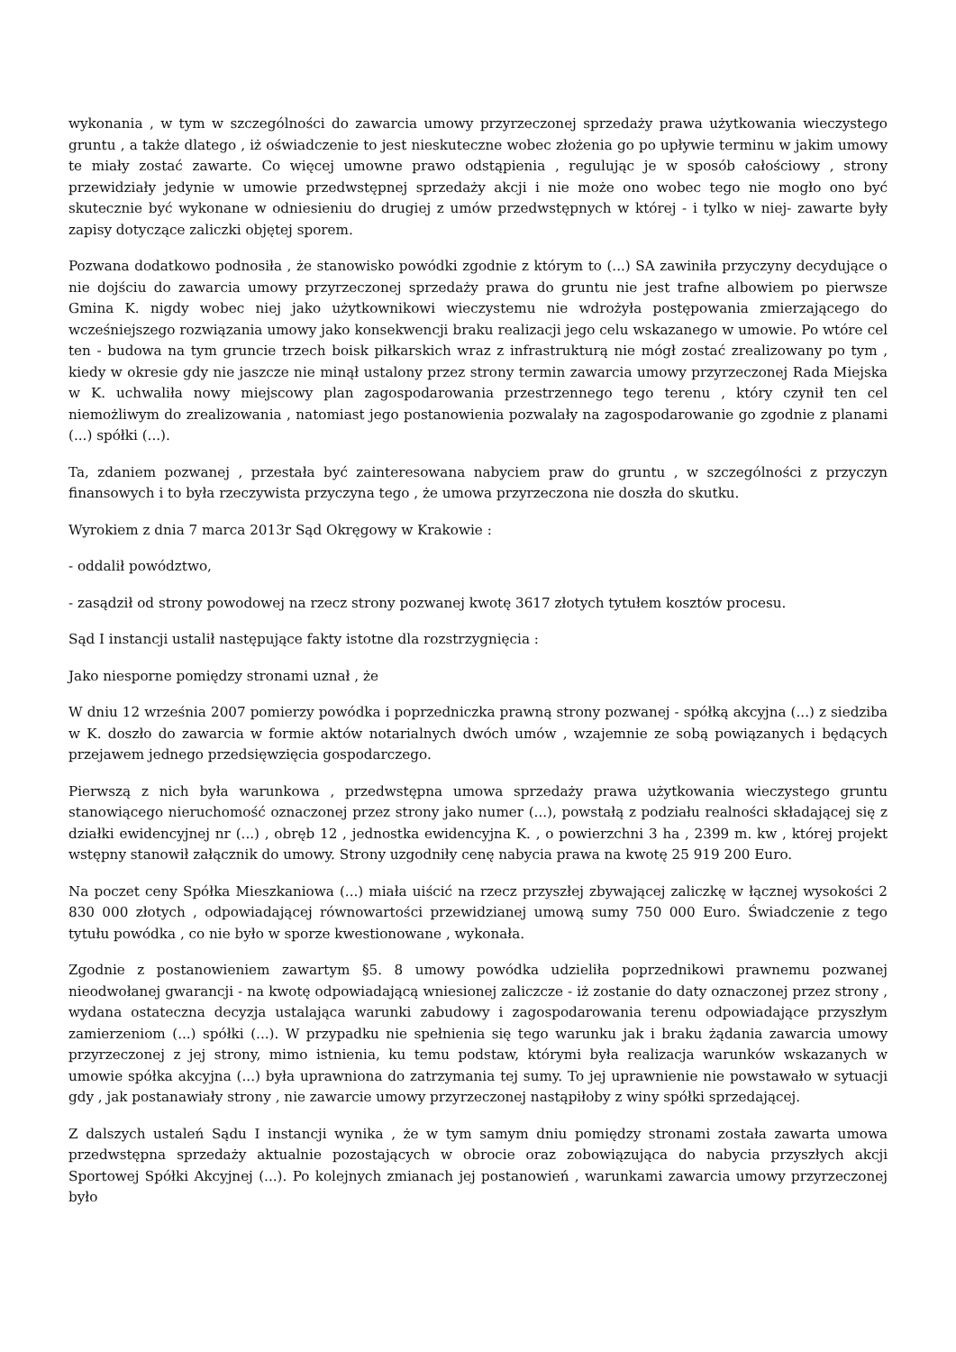wykonania , w tym w szczególności do zawarcia umowy przyrzeczonej sprzedaży prawa użytkowania wieczystego gruntu , a także dlatego , iż oświadczenie to jest nieskuteczne wobec złożenia go po upływie terminu w jakim umowy te miały zostać zawarte. Co więcej umowne prawo odstąpienia , regulując je w sposób całościowy , strony przewidziały jedynie w umowie przedwstępnej sprzedaży akcji i nie może ono wobec tego nie mogło ono być skutecznie być wykonane w odniesieniu do drugiej z umów przedwstępnych w której - i tylko w niej- zawarte były zapisy dotyczące zaliczki objętej sporem.
Pozwana dodatkowo podnosiła , że stanowisko powódki zgodnie z którym to (...) SA zawiniła przyczyny decydujące o nie dojściu do zawarcia umowy przyrzeczonej sprzedaży prawa do gruntu nie jest trafne albowiem po pierwsze Gmina K. nigdy wobec niej jako użytkownikowi wieczystemu nie wdrożyła postępowania zmierzającego do wcześniejszego rozwiązania umowy jako konsekwencji braku realizacji jego celu wskazanego w umowie. Po wtóre cel ten - budowa na tym gruncie trzech boisk piłkarskich wraz z infrastrukturą nie mógł zostać zrealizowany po tym , kiedy w okresie gdy nie jaszcze nie minął ustalony przez strony termin zawarcia umowy przyrzeczonej Rada Miejska w K. uchwaliła nowy miejscowy plan zagospodarowania przestrzennego tego terenu , który czynił ten cel niemożliwym do zrealizowania , natomiast jego postanowienia pozwalały na zagospodarowanie go zgodnie z planami (...) spółki (...).
Ta, zdaniem pozwanej , przestała być zainteresowana nabyciem praw do gruntu , w szczególności z przyczyn finansowych i to była rzeczywista przyczyna tego , że umowa przyrzeczona nie doszła do skutku.
Wyrokiem z dnia 7 marca 2013r Sąd Okręgowy w Krakowie :
- oddalił powództwo,
- zasądził od strony powodowej na rzecz strony pozwanej kwotę 3617 złotych tytułem kosztów procesu.
Sąd I instancji ustalił następujące fakty istotne dla rozstrzygnięcia :
Jako niesporne pomiędzy stronami uznał , że
W dniu 12 września 2007 pomierzy powódka i poprzedniczka prawną strony pozwanej - spółką akcyjna (...) z siedziba w K. doszło do zawarcia w formie aktów notarialnych dwóch umów , wzajemnie ze sobą powiązanych i będących przejawem jednego przedsięwzięcia gospodarczego.
Pierwszą z nich była warunkowa , przedwstępna umowa sprzedaży prawa użytkowania wieczystego gruntu stanowiącego nieruchomość oznaczonej przez strony jako numer (...), powstałą z podziału realności składającej się z działki ewidencyjnej nr (...) , obręb 12 , jednostka ewidencyjna K. , o powierzchni 3 ha , 2399 m. kw , której projekt wstępny stanowił załącznik do umowy. Strony uzgodniły cenę nabycia prawa na kwotę 25 919 200 Euro.
Na poczet ceny Spółka Mieszkaniowa (...) miała uiścić na rzecz przyszłej zbywającej zaliczkę w łącznej wysokości 2 830 000 złotych , odpowiadającej równowartości przewidzianej umową sumy 750 000 Euro. Świadczenie z tego tytułu powódka , co nie było w sporze kwestionowane , wykonała.
Zgodnie z postanowieniem zawartym §5. 8 umowy powódka udzieliła poprzednikowi prawnemu pozwanej nieodwołanej gwarancji - na kwotę odpowiadającą wniesionej zaliczcze - iż zostanie do daty oznaczonej przez strony , wydana ostateczna decyzja ustalająca warunki zabudowy i zagospodarowania terenu odpowiadające przyszłym zamierzeniom (...) spółki (...). W przypadku nie spełnienia się tego warunku jak i braku żądania zawarcia umowy przyrzeczonej z jej strony, mimo istnienia, ku temu podstaw, którymi była realizacja warunków wskazanych w umowie spółka akcyjna (...) była uprawniona do zatrzymania tej sumy. To jej uprawnienie nie powstawało w sytuacji gdy , jak postanawiały strony , nie zawarcie umowy przyrzeczonej nastąpiłoby z winy spółki sprzedającej.
Z dalszych ustaleń Sądu I instancji wynika , że w tym samym dniu pomiędzy stronami została zawarta umowa przedwstępna sprzedaży aktualnie pozostających w obrocie oraz zobowiązująca do nabycia przyszłych akcji Sportowej Spółki Akcyjnej (...). Po kolejnych zmianach jej postanowień , warunkami zawarcia umowy przyrzeczonej było